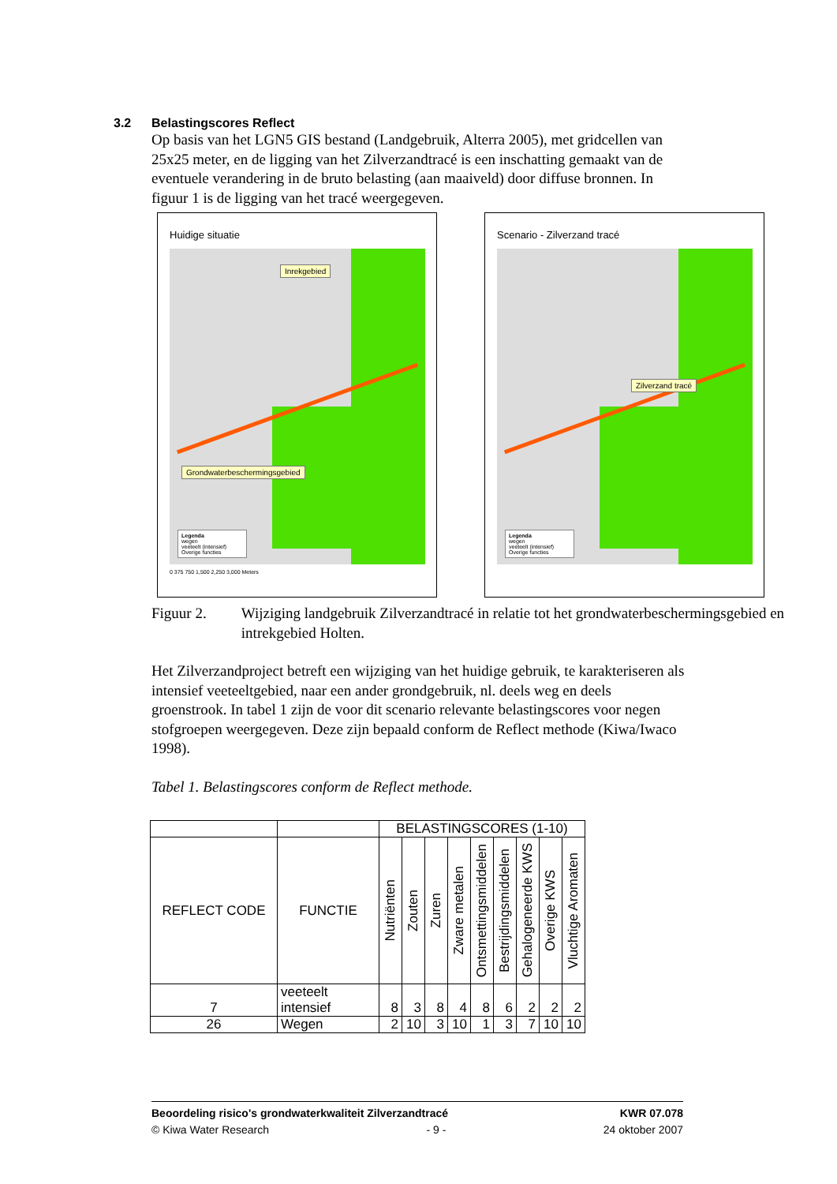3.2 Belastingscores Reflect
Op basis van het LGN5 GIS bestand (Landgebruik, Alterra 2005), met gridcellen van 25x25 meter, en de ligging van het Zilverzandtracé is een inschatting gemaakt van de eventuele verandering in de bruto belasting (aan maaiveld) door diffuse bronnen. In figuur 1 is de ligging van het tracé weergegeven.
Huidige situatie
Inrekgebied
Grondwaterbeschermingsgebied
Legenda
wegen
veeteelt (intensief)
Overige functies
0 375 750 1,500 2,250 3,000 Meters
Scenario - Zilverzand tracé
Zilverzand tracé
Legenda
wegen
veeteelt (intensief)
Overige functies
Figuur 2. Wijziging landgebruik Zilverzandtracé in relatie tot het grondwaterbeschermingsgebied en intrekgebied Holten.
Het Zilverzandproject betreft een wijziging van het huidige gebruik, te karakteriseren als intensief veeteeltgebied, naar een ander grondgebruik, nl. deels weg en deels groenstrook. In tabel 1 zijn de voor dit scenario relevante belastingscores voor negen stofgroepen weergegeven. Deze zijn bepaald conform de Reflect methode (Kiwa/Iwaco 1998).
Tabel 1. Belastingscores conform de Reflect methode.
| | | BELASTINGSCORES (1-10) | | | | | | | | |
| --- | --- | --- | --- | --- | --- | --- | --- | --- | --- | --- |
| REFLECT CODE | FUNCTIE | Nutriënten | Zouten | Zuren | Zware metalen | Ontsmettingsmiddelen | Bestrijdingsmiddelen | Gehalogeneerde KWS | Overige KWS | Vluchtige Aromaten |
| 7 | veeteelt intensief | 8 | 3 | 8 | 4 | 8 | 6 | 2 | 2 | 2 |
| 26 | Wegen | 2 | 10 | 3 | 10 | 1 | 3 | 7 | 10 | 10 |
Beoordeling risico's grondwaterkwaliteit Zilverzandtracé KWR 07.078
© Kiwa Water Research - 9 - 24 oktober 2007